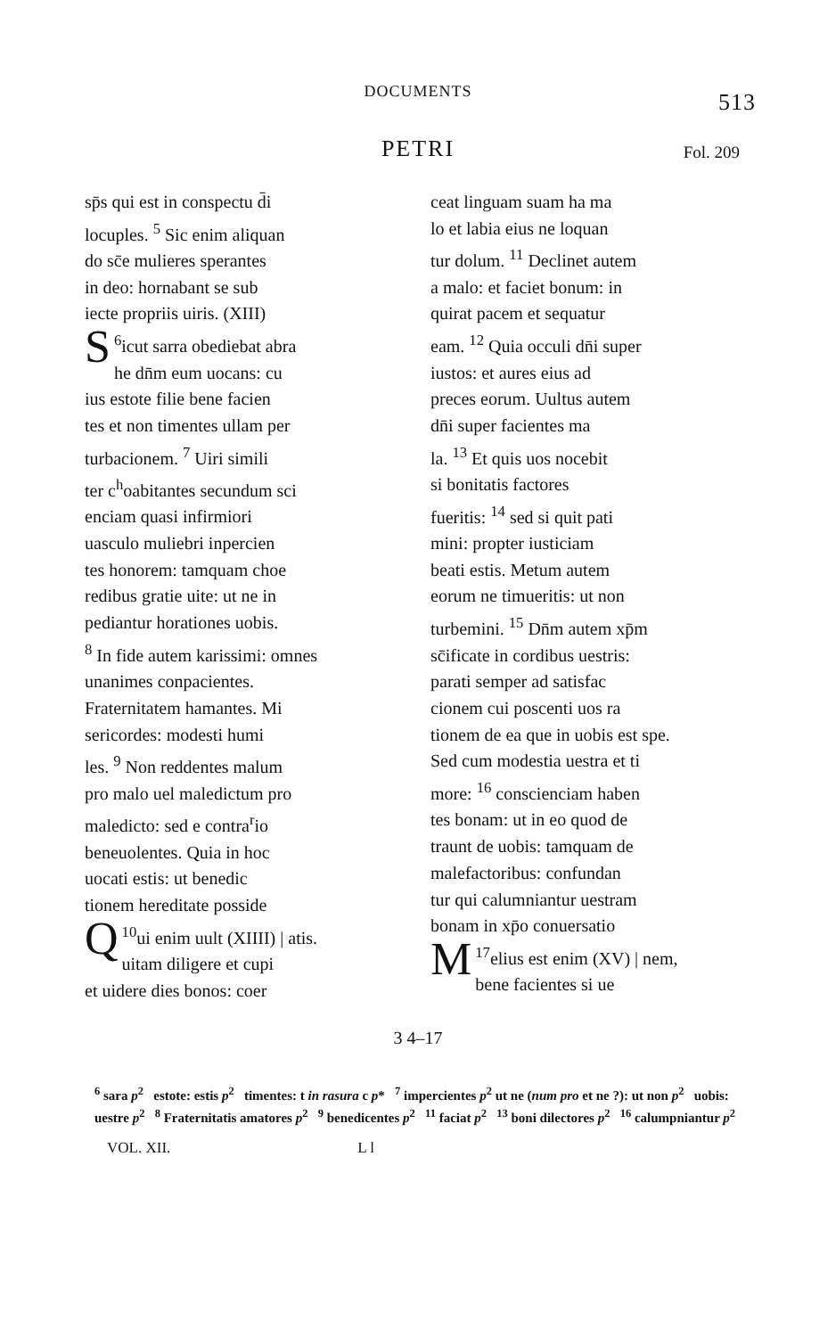DOCUMENTS 513
PETRI Fol. 209
sp̄s qui est in conspectu d̄i
locuples. <sup>5</sup> Sic enim aliquan
do sc̄e mulieres sperantes
in deo: hornabant se sub
iecte propriis uiris. (XIII)
<sup>6</sup> S icut sarra obediebat abra
he dn̄m eum uocans: cu
ius estote filie bene facien
tes et non timentes ullam per
turbacionem. <sup>7</sup> Uiri simili
ter c<sup>h</sup>oabitantes secundum sci
enciam quasi infirmiori
uasculo muliebri inpercien
tes honorem: tamquam choe
redibus gratie uite: ut ne in
pediantur horationes uobis.
<sup>8</sup> In fide autem karissimi: omnes
unanimes conpacientes.
Fraternitatem hamantes. Mi
sericordes: modesti humi
les. <sup>9</sup> Non reddentes malum
pro malo uel maledictum pro
maledicto: sed e contra<sup>r</sup>io
beneuolentes. Quia in hoc
uocati estis: ut benedic
tionem hereditate posside
<sup>10</sup> Q ui enim uult (XIIII) | atis.
uitam diligere et cupi
et uidere dies bonos: coer
ceat linguam suam ha ma
lo et labia eius ne loquan
tur dolum. <sup>11</sup> Declinet autem
a malo: et faciet bonum: in
quirat pacem et sequatur
eam. <sup>12</sup> Quia occuli dn̄i super
iustos: et aures eius ad
preces eorum. Uultus autem
dn̄i super facientes ma
la. <sup>13</sup> Et quis uos nocebit
si bonitatis factores
fueritis: <sup>14</sup> sed si quit pati
mini: propter iusticiam
beati estis. Metum autem
eorum ne timueritis: ut non
turbemini. <sup>15</sup> Dn̄m autem xp̄m
sc̄ificate in cordibus uestris:
parati semper ad satisfac
cionem cui poscenti uos ra
tionem de ea que in uobis est spe.
Sed cum modestia uestra et ti
more: <sup>16</sup> conscienciam haben
tes bonam: ut in eo quod de
traunt de uobis: tamquam de
malefactoribus: confundan
tur qui calumniantur uestram
bonam in xp̄o conuersatio
<sup>17</sup> M elius est enim (XV) | nem,
bene facientes si ue
3 4–17
<sup>6</sup> sara p<sup>2</sup> estote: estis p<sup>2</sup> timentes: t in rasura c p* <sup>7</sup> impercientes p<sup>2</sup> ut ne (num pro et ne ?): ut non p<sup>2</sup> uobis: uestre p<sup>2</sup> <sup>8</sup> Fraternitatis amatores p<sup>2</sup> <sup>9</sup> benedicentes p<sup>2</sup> <sup>11</sup> faciat p<sup>2</sup> <sup>13</sup> boni dilectores p<sup>2</sup> <sup>16</sup> calumpniantur p<sup>2</sup>
VOL. XII. L l